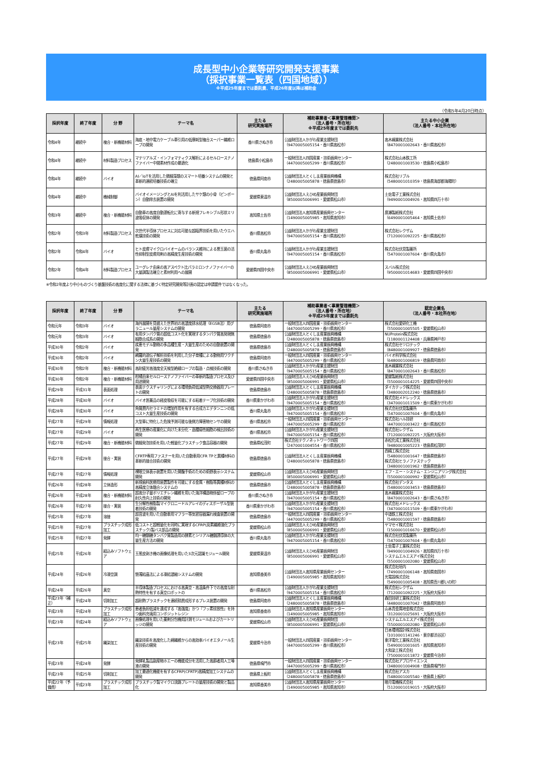成長型中小企業等研究開発支援事業
（採択事業一覧表（四国地域））
※平成25年度までは委託費、平成26年度以降は補助金
（令和5年4月20日時点）
| 採択年度 | 終了年度 | 分 野 | テーマ名 | 主たる 研究実施場所 | 補助事業者＜事業管理機関＞ （法人番号・所在地） ※平成25年度までは委託先 | 主たる中小企業 （法人番号・本社所在地） |
| --- | --- | --- | --- | --- | --- | --- |
| 令和4年 | 継続中 | 複合・新機能材料 | 海底・地中電力ケーブル牽引用の低摩耗型複合スーパー繊維ロープの開発 | 香川県さぬき市 | 公益財団法人かがわ産業支援財団 （9470005005154・香川県高松市） | 高木綱業株式会社 （8470001002643・香川県高松市） |
| 令和4年 | 継続中 | 材料製造プロセス | マテリアルズ・インフォマティクス解析によるセルロースナノファイバー中間素材作成の最適化 | 徳島県小松島市 | 一般財団法人四国産業・技術振興センター （4470005005299・香川県高松市） | 株式会社山本鉄工所 （2480001003530・徳島県小松島市） |
| 令和4年 | 継続中 | バイオ | AI／IoTを活用した微細藻類のスマート培養システムの開発と革新的連続培養技術の確立 | 徳島県阿南市 | 公益財団法人とくしま産業振興機構 （2480005005878・徳島県徳島市） | 株式会社リブル （5480001010359・徳島県海部郡海陽町） |
| 令和4年 | 継続中 | 機械制御 | バイオイメージングとAIを利活用したサケ類の小骨（ピンボーン）自動除去装置の開発 | 愛媛県東温市 | 公益財団法人えひめ産業振興財団 （8500005006991・愛媛県松山市） | 土佐電子工業株式会社 （9490001004926・高知県四万十市） |
| 令和3年 | 継続中 | 複合・新機能材料 | 自動車の高度自動運転化に寄与する新規フレキシブル形状ミリ波吸収体の開発 | 高知県土佐市 | 公益財団法人高知県産業振興センター （1490005005985・高知県高知市） | 廣瀬製紙株式会社 （6490001005464・高知県土佐市） |
| 令和2年 | 令和3年 | 材料製造プロセス | 次世代半導体プロセスに対応可能な超臨界技術を用いたウエハ乾燥技術の開発 | 香川県高松市 | 公益財団法人かがわ産業支援財団 （9470005005154・香川県高松市） | 株式会社レクザム （7120001092225・香川県高松市） |
| 令和2年 | 令和4年 | バイオ | ヒト皮膚マイクロバイオームのバランス維持による悪玉菌の活性抑制型皮膚用剤の高精度生産技術の開発 | 香川県丸亀市 | 公益財団法人かがわ産業支援財団 （9470005005154・香川県高松市） | 株式会社伏見製薬所 （5470001007604・香川県丸亀市） |
| 令和2年 | 令和4年 | 材料製造プロセス | ユーグレナ由来の高アスペクト比パラミロンナノファイバーの大量調製法確立と素材利用への展開 | 愛媛県四国中央市 | 公益財団法人えひめ産業振興財団 （8500005006991・愛媛県松山市） | スバル株式会社 （9500001014683・愛媛県四国中央市） |
※令和2年度より中小ものづくり基盤技術の高度化に関する法律に基づく特定研究開発等計画の認定は申請要件ではなくなった。
| 採択年度 | 終了年度 | 分 野 | テーマ名 | 主たる 研究実施場所 | 補助事業者＜事業管理機関＞ （法人番号・所在地） ※平成25年度までは委託先 | 認定企業名 （法人番号・本社所在地） |
| --- | --- | --- | --- | --- | --- | --- |
| 令和元年 | 令和3年 | バイオ | 海外展開を見据えた世界初の高濃度排水処理（EGSB法）用グラニュール量産システムの開発 | 徳島県阿南市 | 一般財団法人四国産業・技術振興センター （4470005005299・香川県高松市） | 株式会社愛研化工機 （5500001005505・愛媛県松山市） |
| 令和元年 | 令和3年 | バイオ | 有用タンパク質の超低コスト化を実現するタンパク質高発現無細胞合成系の開発 | 徳島県徳島市 | 公益財団法人とくしま産業振興機構 （2480005005878・徳島県徳島市） | NUProtein株式会社 （1180001124408・兵庫県神戸市） |
| 平成30年 | 令和2年 | バイオ | 疾患モデル動物の多品種生産・大量生産のための自動装置の開発 | 徳島県徳島市 | 公益財団法人とくしま産業振興機構 （2480005005878・徳島県徳島市） | 株式会社セツロテック （8480001009927・徳島県徳島市） |
| 平成30年 | 令和2年 | バイオ | 網羅的遺伝子解析技術を利用した分子育種による動物用ワクチン大量生産技術の開発 | 徳島県阿南市 | 一般財団法人四国産業・技術振興センター （4470005005299・香川県高松市） | バイオ科学株式会社 （6480001006819・徳島県阿南市） |
| 平成30年 | 令和2年 | 複合・新機能材料 | 高耐疲労高強度全天候型絶縁ロープの製造・点検技術の開発 | 香川県さぬき市 | 公益財団法人かがわ産業支援財団 （9470005005154・香川県高松市） | 高木綱業株式会社 （8470001002643・香川県高松市） |
| 平成30年 | 令和2年 | 複合・新機能材料 | 柑橘由来セルロースナノファイバーの革新的製造プロセス及び用途開発 | 愛媛県四国中央市 | 公益財団法人えひめ産業振興財団 （8500005006991・愛媛県松山市） | 愛媛製紙株式会社 （5500001014225・愛媛県四国中央市） |
| 平成29年 | 平成31年 | 表面処理 | 表面テクスチャリングによる環境負荷低減型熱交換器用プレートの開発 | 徳島県徳島市 | 公益財団法人とくしま産業振興機構 （2480005005878・徳島県徳島市） | ダイカテック株式会社 （3480002012240・徳島県徳島市） |
| 平成28年 | 平成30年 | バイオ | バイオ医薬品の経皮吸収を可能にする粘着テープ化技術の開発 | 香川県東かがわ市 | 公益財団法人かがわ産業支援財団 （9470005005154・香川県高松市） | 株式会社メドレックス （3470001011509・香川県東かがわ市） |
| 平成28年 | 平成30年 | バイオ | 角質層内セラミドの増加作用を有する合成カエデタンニンの低コスト大量生産技術の開発 | 香川県丸亀市 | 公益財団法人かがわ産業支援財団 （9470005005154・香川県高松市） | 株式会社伏見製薬所 （5470001007604・香川県丸亀市） |
| 平成27年 | 平成29年 | 情報処理 | 大型車に特化した危険予測可能な後側方障害物センサの開発 | 香川県高松市 | 一般財団法人四国産業・技術振興センター （4470005005299・香川県高松市） | 株式会社ハル技研 （4470001003422・香川県高松市） |
| 平成27年 | 平成29年 | バイオ | 再生医療の産業化に向けた未分化・造腫瘍性細胞の検出技術の開発 | 香川県高松市 | 公益財団法人かがわ産業支援財団 （9470005005154・香川県高松市） | 株式会社レクザム （7120001092225・大阪府大阪市） |
| 平成27年 | 平成29年 | 複合・新機能材料 | 微細発泡技術を用いた軽量化プラスチック食品容器の開発 | 徳島県松茂町 | 株式会社テクノネットワーク四国 （2470001004554・香川県高松市） | 赤松化成工業株式会社 （9480001005223・徳島県松茂町） |
| 平成27年 | 平成29年 | 接合・実装 | CFRTP専用ファスナーを用いた自動車用CFR TPと異種材料の革新的接合技術の開発 | 徳島県徳島市 | 公益財団法人とくしま産業振興機構 （2480005005878・徳島県徳島市） | 西精工株式会社 （5480001001647・徳島県徳島市） 株式会社ヒラノファステック （3480001001962・徳島県徳島市） |
| 平成27年 | 平成27年 | 情報処理 | 裸眼立体表示装置を用いた開腹手術のための術野表示システム開発 | 愛媛県松山市 | 公益財団法人えひめ産業振興財団 （8500005006991・愛媛県松山市） | エフ・エー・システム・エンジニアリング株式会社 （5500001000992・愛媛県松山市） |
| 平成26年 | 平成28年 | 立体造形 | 新規歯科医療用装置製作を可能にする金属・樹脂等異種材料の高精度立体融合システムの | 徳島県徳島市 | 公益財団法人とくしま産業振興機構 （2480005005878・徳島県徳島市） | 株式会社デンタス （5480001003453・徳島県徳島市） |
| 平成26年 | 平成28年 | 複合・新機能材料 | 超高分子量ポリエチレン繊維を用いた海洋構造物係留ロープの耐久性向上技術の開発 | 香川県さぬき市 | 公益財団法人かがわ産業支援財団 （9470005005154・香川県高松市） | 高木綱業株式会社 （8470001002643・香川県さぬき市） |
| 平成26年 | 平成27年 | 接合・実装 | 生分解性樹脂製マイクロニードルアレイのディスポーザル型装着技術の開発 | 香川県東かがわ市 | 公益財団法人かがわ産業支援財団 （9470005005154・香川県高松市） | 株式会社メドレックス （3470001011509・香川県東かがわ市） |
| 平成25年 | 平成27年 | 溶接 | 超音波を用いた自動車用マフラー等気密容器漏れ検査装置の開発 | 徳島県徳島市 | 一般財団法人四国産業・技術振興センター （4470005005299・香川県高松市） | 中道鉄工株式会社 （5480001001597・徳島県徳島市） |
| 平成25年 | 平成27年 | プラスチック成形加工 | 低コストと超軽量化を同時に実現するCFRP(炭素繊維強化プラスチック)製バス部品の開発 | 愛媛県松山市 | 公益財団法人えひめ産業振興財団 （8500005006991・愛媛県松山市） | ヤマセイ株式会社 （1500001016670・愛媛県松山市） |
| 平成25年 | 平成27年 | 発酵 | 均一糖鎖糖タンパク質製造用の酵素とシリアル糖鎖誘導体の大量生産方法の開発 | 香川県丸亀市 | 公益財団法人かがわ産業支援財団 （9470005005154・香川県高松市） | 株式会社伏見製薬所 （5470001007604・香川県丸亀市） |
| 平成25年 | 平成26年 | 組込みソフトウェア | 玉葱皮剥き機の画像処理を用いた3次元認識モジュール開発 | 愛媛県東温市 | 公益財団法人えひめ産業振興財団 （8500005006991・愛媛県松山市） | 土佐電子工業株式会社 （9490001004926・高知県四万十市） システムエルエスアイ株式会社 （5500001002080・愛媛県松山市） |
| 平成24年 | 平成26年 | 冷凍空調 | 懸濁結晶法による凍結濃縮システムの開発 | 高知県香美市 | 公益財団法人高知県産業振興センター （1490005005985・高知県高知市） | 株式会社垣内 （7490001006148・高知県南国市） 光電設株式会社 （5490001005408・高知県吾川郡いの町） |
| 平成24年 | 平成26年 | 真空 | 半導体製造プロセスにおける高真空・高温条件下での高度な耐熱特性を有する真空ロボットの | 香川県高松市 | 公益財団法人かがわ産業支援財団 （9470005005154・香川県高松市） | 株式会社レクザム （7120001092225・大阪府大阪市） |
| 平成23年（補正） | 平成24年 | 切削加工 | 超耐熱プラスチックを連続積層成形するプレス装置の開発 | 徳島県阿南市 | 公益財団法人とくしま産業振興機構 （2480005005878・徳島県徳島市） | 森田技研工業株式会社 （4480001007042・徳島県阿南市） |
| 平成23年 | 平成24年 | プラスチック成形加工 | 患者負担低減を達成する『高強度』かつ『フッ素徐放性』を持つ歯科充填用コンポジットレジン | 高知県香南市 | 公益財団法人高知県産業振興センター （1490005005985・高知県高知市） | 山本貴金属地金株式会社 （3120001025691・大阪府大阪市） |
| 平成23年 | 平成24年 | 組込みソフトウェア | 画像処理を用いた薬剤分包機用計測モジュールおよびカートリッジの開発 | 愛媛県松山市 | 公益財団法人えひめ産業振興財団 （8500005006991・愛媛県松山市） | システムエルエスアイ株式会社 （5500001002080・愛媛県松山市） |
| 平成23年 | 平成25年 | 織染加工 | 織染技術を高度化した綿繊維からの高効率バイオエタノール生産技術の開発 | 愛媛県今治市 | 一般財団法人四国産業・技術振興センター （4470005005299・香川県高松市） | 日本環境設計株式会社 （1010001141246・東京都渋谷区） 東洋電化工業株式会社 （5490001001605・高知県高知市） 大和染工株式会社 （7500001011872・愛媛県今治市） |
| 平成23年 | 平成24年 | 発酵 | 発酵乳製品副産物ホエーの機能成分を活用した高齢者用人工唾液の開発 | 徳島県鳴門市 | 一般財団法人四国産業・技術振興センター （4470005005299・香川県高松市） | 株式会社アプロサイエンス （3480001004908・徳島県鳴門市） |
| 平成23年 | 平成25年 | 切削加工 | 加工最適化機能を有するCFRP(CFRTP)高精度加工システムの開発 | 徳島県上板町 | 公益財団法人とくしま産業振興機構 （2480005005878・徳島県徳島市） | 株式会社アスカ （5480001005540・徳島県上板町） |
| 平成22年（予備費） | 平成23年 | プラスチック成形加工 | プラスチック製マイクロ流路プレートの量産技術の開発と製品化 | 高知県香美市 | 公益財団法人高知県産業振興センター （1490005005985・高知県高知市） | 睦月電機株式会社 （5120001019015・大阪府大阪市） |